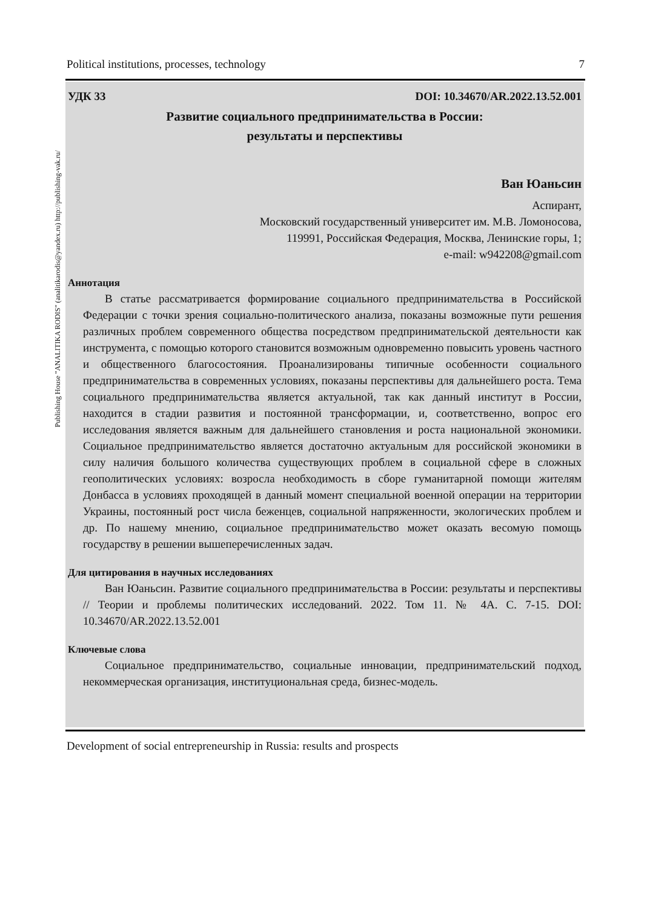Political institutions, processes, technology 7
Publishing House "ANALITIKA RODIS" (analitikarodis@yandex.ru) http://publishing-vak.ru/
УДК 33 DOI: 10.34670/AR.2022.13.52.001
Развитие социального предпринимательства в России:
результаты и перспективы
Ван Юаньсин
Аспирант,
Московский государственный университет им. М.В. Ломоносова,
119991, Российская Федерация, Москва, Ленинские горы, 1;
e-mail: w942208@gmail.com
Аннотация
В статье рассматривается формирование социального предпринимательства в Российской Федерации с точки зрения социально-политического анализа, показаны возможные пути решения различных проблем современного общества посредством предпринимательской деятельности как инструмента, с помощью которого становится возможным одновременно повысить уровень частного и общественного благосостояния. Проанализированы типичные особенности социального предпринимательства в современных условиях, показаны перспективы для дальнейшего роста. Тема социального предпринимательства является актуальной, так как данный институт в России, находится в стадии развития и постоянной трансформации, и, соответственно, вопрос его исследования является важным для дальнейшего становления и роста национальной экономики. Социальное предпринимательство является достаточно актуальным для российской экономики в силу наличия большого количества существующих проблем в социальной сфере в сложных геополитических условиях: возросла необходимость в сборе гуманитарной помощи жителям Донбасса в условиях проходящей в данный момент специальной военной операции на территории Украины, постоянный рост числа беженцев, социальной напряженности, экологических проблем и др. По нашему мнению, социальное предпринимательство может оказать весомую помощь государству в решении вышеперечисленных задач.
Для цитирования в научных исследованиях
Ван Юаньсин. Развитие социального предпринимательства в России: результаты и перспективы // Теории и проблемы политических исследований. 2022. Том 11. № 4А. С. 7-15. DOI: 10.34670/AR.2022.13.52.001
Ключевые слова
Социальное предпринимательство, социальные инновации, предпринимательский подход, некоммерческая организация, институциональная среда, бизнес-модель.
Development of social entrepreneurship in Russia: results and prospects